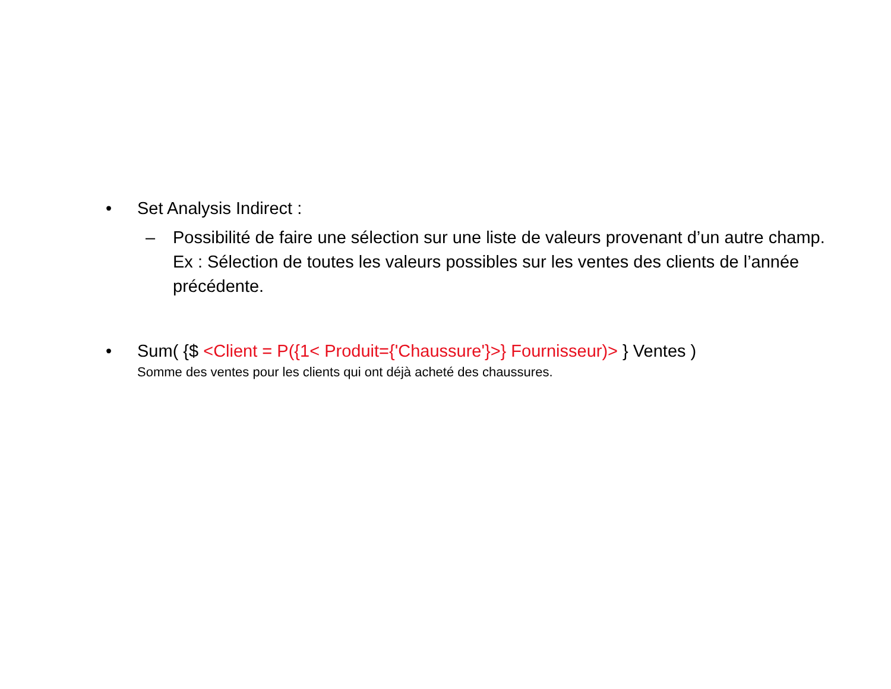• Set Analysis Indirect :
– Possibilité de faire une sélection sur une liste de valeurs provenant d’un autre champ. Ex : Sélection de toutes les valeurs possibles sur les ventes des clients de l’année précédente.
• Sum( {$ <Client = P({1< Produit={'Chaussure'}>} Fournisseur)> } Ventes )
Somme des ventes pour les clients qui ont déjà acheté des chaussures.